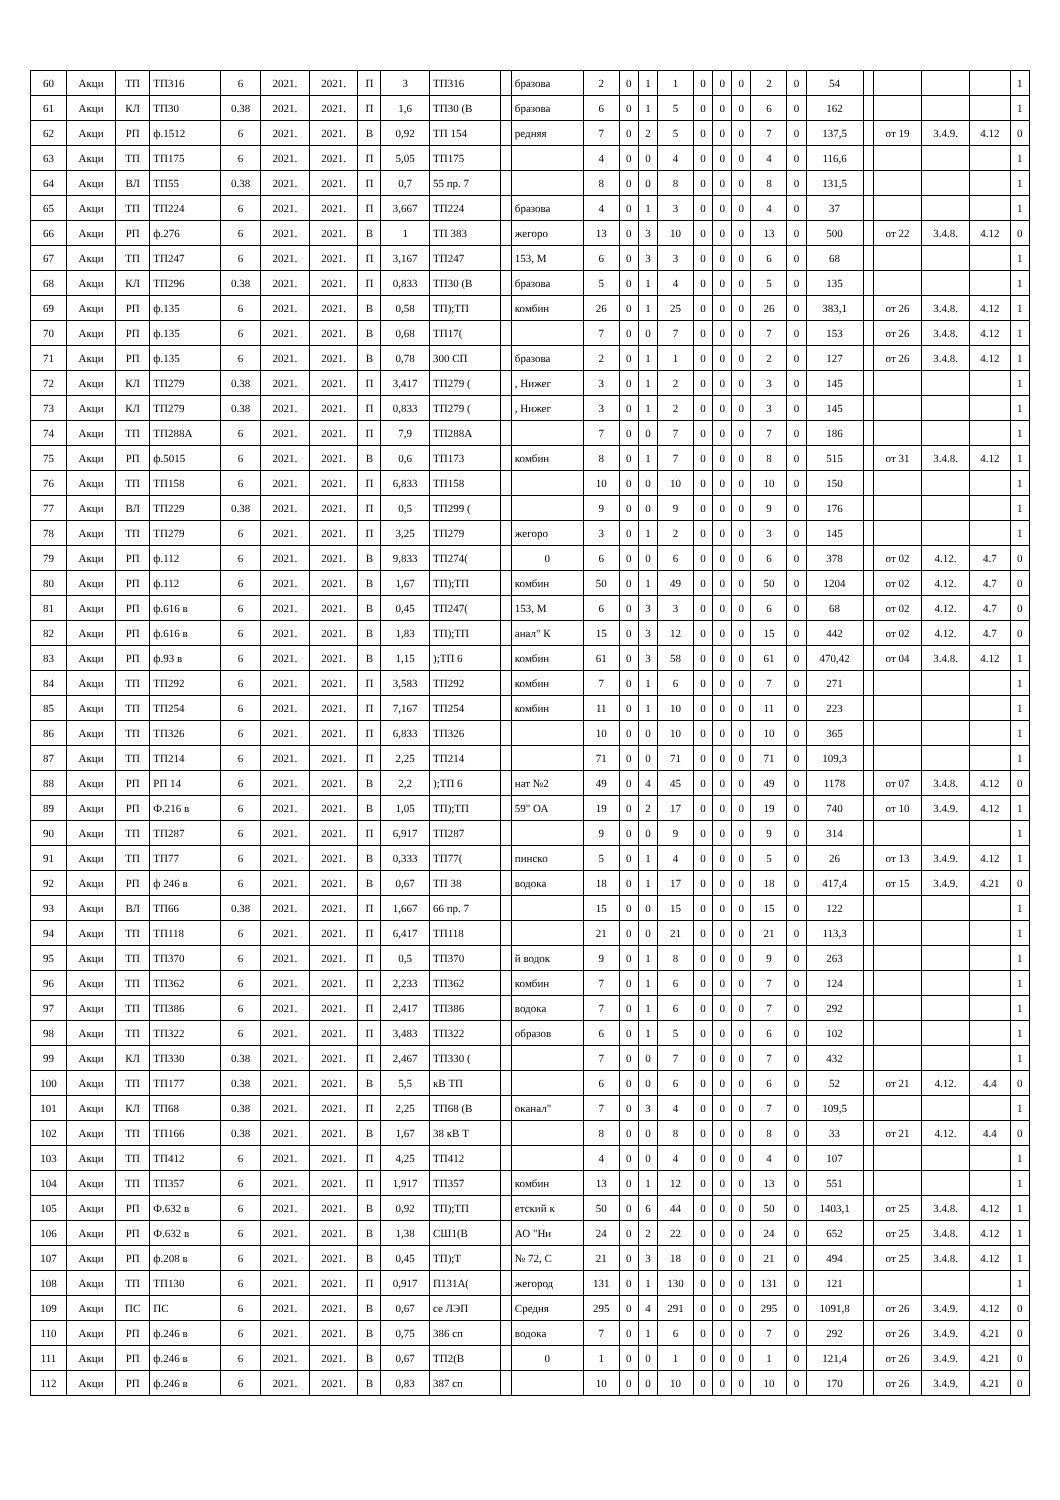| 60 | Акци | ТП | ТП316 | 6 | 2021. | 2021. | П | 3 | ТП316 | | бразова | 2 | 0 | 1 | 1 | 0 | 0 | 0 | 2 | 0 | 54 | | | | | 1 |
| 61 | Акци | КЛ | ТП30 | 0.38 | 2021. | 2021. | П | 1,6 | ТП30 (В | | бразова | 6 | 0 | 1 | 5 | 0 | 0 | 0 | 6 | 0 | 162 | | | | | 1 |
| 62 | Акци | РП | ф.1512 | 6 | 2021. | 2021. | В | 0,92 | ТП 154 | | редняя | 7 | 0 | 2 | 5 | 0 | 0 | 0 | 7 | 0 | 137,5 | | от 19 | 3.4.9. | 4.12 | 0 |
| 63 | Акци | ТП | ТП175 | 6 | 2021. | 2021. | П | 5,05 | ТП175 | | | 4 | 0 | 0 | 4 | 0 | 0 | 0 | 4 | 0 | 116,6 | | | | | 1 |
| 64 | Акци | ВЛ | ТП55 | 0.38 | 2021. | 2021. | П | 0,7 | 55 пр. 7 | | | 8 | 0 | 0 | 8 | 0 | 0 | 0 | 8 | 0 | 131,5 | | | | | 1 |
| 65 | Акци | ТП | ТП224 | 6 | 2021. | 2021. | П | 3,667 | ТП224 | | бразова | 4 | 0 | 1 | 3 | 0 | 0 | 0 | 4 | 0 | 37 | | | | | 1 |
| 66 | Акци | РП | ф.276 | 6 | 2021. | 2021. | В | 1 | ТП 383 | | жегоро | 13 | 0 | 3 | 10 | 0 | 0 | 0 | 13 | 0 | 500 | | от 22 | 3.4.8. | 4.12 | 0 |
| 67 | Акци | ТП | ТП247 | 6 | 2021. | 2021. | П | 3,167 | ТП247 | | 153, М | 6 | 0 | 3 | 3 | 0 | 0 | 0 | 6 | 0 | 68 | | | | | 1 |
| 68 | Акци | КЛ | ТП296 | 0.38 | 2021. | 2021. | П | 0,833 | ТП30 (В | | бразова | 5 | 0 | 1 | 4 | 0 | 0 | 0 | 5 | 0 | 135 | | | | | 1 |
| 69 | Акци | РП | ф.135 | 6 | 2021. | 2021. | В | 0,58 | ТП);ТП | | комбин | 26 | 0 | 1 | 25 | 0 | 0 | 0 | 26 | 0 | 383,1 | | от 26 | 3.4.8. | 4.12 | 1 |
| 70 | Акци | РП | ф.135 | 6 | 2021. | 2021. | В | 0,68 | ТП17( | | | 7 | 0 | 0 | 7 | 0 | 0 | 0 | 7 | 0 | 153 | | от 26 | 3.4.8. | 4.12 | 1 |
| 71 | Акци | РП | ф.135 | 6 | 2021. | 2021. | В | 0,78 | 300 СП | | бразова | 2 | 0 | 1 | 1 | 0 | 0 | 0 | 2 | 0 | 127 | | от 26 | 3.4.8. | 4.12 | 1 |
| 72 | Акци | КЛ | ТП279 | 0.38 | 2021. | 2021. | П | 3,417 | ТП279 ( | | , Нижег | 3 | 0 | 1 | 2 | 0 | 0 | 0 | 3 | 0 | 145 | | | | | 1 |
| 73 | Акци | КЛ | ТП279 | 0.38 | 2021. | 2021. | П | 0,833 | ТП279 ( | | , Нижег | 3 | 0 | 1 | 2 | 0 | 0 | 0 | 3 | 0 | 145 | | | | | 1 |
| 74 | Акци | ТП | ТП288А | 6 | 2021. | 2021. | П | 7,9 | ТП288А | | | 7 | 0 | 0 | 7 | 0 | 0 | 0 | 7 | 0 | 186 | | | | | 1 |
| 75 | Акци | РП | ф.5015 | 6 | 2021. | 2021. | В | 0,6 | ТП173 | | комбин | 8 | 0 | 1 | 7 | 0 | 0 | 0 | 8 | 0 | 515 | | от 31 | 3.4.8. | 4.12 | 1 |
| 76 | Акци | ТП | ТП158 | 6 | 2021. | 2021. | П | 6,833 | ТП158 | | | 10 | 0 | 0 | 10 | 0 | 0 | 0 | 10 | 0 | 150 | | | | | 1 |
| 77 | Акци | ВЛ | ТП229 | 0.38 | 2021. | 2021. | П | 0,5 | ТП299 ( | | | 9 | 0 | 0 | 9 | 0 | 0 | 0 | 9 | 0 | 176 | | | | | 1 |
| 78 | Акци | ТП | ТП279 | 6 | 2021. | 2021. | П | 3,25 | ТП279 | | жегоро | 3 | 0 | 1 | 2 | 0 | 0 | 0 | 3 | 0 | 145 | | | | | 1 |
| 79 | Акци | РП | ф.112 | 6 | 2021. | 2021. | В | 9,833 | ТП274( | | 0 | 6 | 0 | 0 | 6 | 0 | 0 | 0 | 6 | 0 | 378 | | от 02 | 4.12. | 4.7 | 0 |
| 80 | Акци | РП | ф.112 | 6 | 2021. | 2021. | В | 1,67 | ТП);ТП | | комбин | 50 | 0 | 1 | 49 | 0 | 0 | 0 | 50 | 0 | 1204 | | от 02 | 4.12. | 4.7 | 0 |
| 81 | Акци | РП | ф.616 в | 6 | 2021. | 2021. | В | 0,45 | ТП247( | | 153, М | 6 | 0 | 3 | 3 | 0 | 0 | 0 | 6 | 0 | 68 | | от 02 | 4.12. | 4.7 | 0 |
| 82 | Акци | РП | ф.616 в | 6 | 2021. | 2021. | В | 1,83 | ТП);ТП | | анал" К | 15 | 0 | 3 | 12 | 0 | 0 | 0 | 15 | 0 | 442 | | от 02 | 4.12. | 4.7 | 0 |
| 83 | Акци | РП | ф.93 в | 6 | 2021. | 2021. | В | 1,15 | );ТП 6 | | комбин | 61 | 0 | 3 | 58 | 0 | 0 | 0 | 61 | 0 | 470,42 | | от 04 | 3.4.8. | 4.12 | 1 |
| 84 | Акци | ТП | ТП292 | 6 | 2021. | 2021. | П | 3,583 | ТП292 | | комбин | 7 | 0 | 1 | 6 | 0 | 0 | 0 | 7 | 0 | 271 | | | | | 1 |
| 85 | Акци | ТП | ТП254 | 6 | 2021. | 2021. | П | 7,167 | ТП254 | | комбин | 11 | 0 | 1 | 10 | 0 | 0 | 0 | 11 | 0 | 223 | | | | | 1 |
| 86 | Акци | ТП | ТП326 | 6 | 2021. | 2021. | П | 6,833 | ТП326 | | | 10 | 0 | 0 | 10 | 0 | 0 | 0 | 10 | 0 | 365 | | | | | 1 |
| 87 | Акци | ТП | ТП214 | 6 | 2021. | 2021. | П | 2,25 | ТП214 | | | 71 | 0 | 0 | 71 | 0 | 0 | 0 | 71 | 0 | 109,3 | | | | | 1 |
| 88 | Акци | РП | РП 14 | 6 | 2021. | 2021. | В | 2,2 | );ТП 6 | | нат №2 | 49 | 0 | 4 | 45 | 0 | 0 | 0 | 49 | 0 | 1178 | | от 07 | 3.4.8. | 4.12 | 0 |
| 89 | Акци | РП | Ф.216 в | 6 | 2021. | 2021. | В | 1,05 | ТП);ТП | | 59" ОА | 19 | 0 | 2 | 17 | 0 | 0 | 0 | 19 | 0 | 740 | | от 10 | 3.4.9. | 4.12 | 1 |
| 90 | Акци | ТП | ТП287 | 6 | 2021. | 2021. | П | 6,917 | ТП287 | | | 9 | 0 | 0 | 9 | 0 | 0 | 0 | 9 | 0 | 314 | | | | | 1 |
| 91 | Акци | ТП | ТП77 | 6 | 2021. | 2021. | В | 0,333 | ТП77( | | пинско | 5 | 0 | 1 | 4 | 0 | 0 | 0 | 5 | 0 | 26 | | от 13 | 3.4.9. | 4.12 | 1 |
| 92 | Акци | РП | ф 246 в | 6 | 2021. | 2021. | В | 0,67 | ТП 38 | | водока | 18 | 0 | 1 | 17 | 0 | 0 | 0 | 18 | 0 | 417,4 | | от 15 | 3.4.9. | 4.21 | 0 |
| 93 | Акци | ВЛ | ТП66 | 0.38 | 2021. | 2021. | П | 1,667 | 66 пр. 7 | | | 15 | 0 | 0 | 15 | 0 | 0 | 0 | 15 | 0 | 122 | | | | | 1 |
| 94 | Акци | ТП | ТП118 | 6 | 2021. | 2021. | П | 6,417 | ТП118 | | | 21 | 0 | 0 | 21 | 0 | 0 | 0 | 21 | 0 | 113,3 | | | | | 1 |
| 95 | Акци | ТП | ТП370 | 6 | 2021. | 2021. | П | 0,5 | ТП370 | | й водок | 9 | 0 | 1 | 8 | 0 | 0 | 0 | 9 | 0 | 263 | | | | | 1 |
| 96 | Акци | ТП | ТП362 | 6 | 2021. | 2021. | П | 2,233 | ТП362 | | комбин | 7 | 0 | 1 | 6 | 0 | 0 | 0 | 7 | 0 | 124 | | | | | 1 |
| 97 | Акци | ТП | ТП386 | 6 | 2021. | 2021. | П | 2,417 | ТП386 | | водока | 7 | 0 | 1 | 6 | 0 | 0 | 0 | 7 | 0 | 292 | | | | | 1 |
| 98 | Акци | ТП | ТП322 | 6 | 2021. | 2021. | П | 3,483 | ТП322 | | образов | 6 | 0 | 1 | 5 | 0 | 0 | 0 | 6 | 0 | 102 | | | | | 1 |
| 99 | Акци | КЛ | ТП330 | 0.38 | 2021. | 2021. | П | 2,467 | ТП330 ( | | | 7 | 0 | 0 | 7 | 0 | 0 | 0 | 7 | 0 | 432 | | | | | 1 |
| 100 | Акци | ТП | ТП177 | 0.38 | 2021. | 2021. | В | 5,5 | кВ ТП | | | 6 | 0 | 0 | 6 | 0 | 0 | 0 | 6 | 0 | 52 | | от 21 | 4.12. | 4.4 | 0 |
| 101 | Акци | КЛ | ТП68 | 0.38 | 2021. | 2021. | П | 2,25 | ТП68 (В | | оканал" | 7 | 0 | 3 | 4 | 0 | 0 | 0 | 7 | 0 | 109,5 | | | | | 1 |
| 102 | Акци | ТП | ТП166 | 0.38 | 2021. | 2021. | В | 1,67 | 38 кВ Т | | | 8 | 0 | 0 | 8 | 0 | 0 | 0 | 8 | 0 | 33 | | от 21 | 4.12. | 4.4 | 0 |
| 103 | Акци | ТП | ТП412 | 6 | 2021. | 2021. | П | 4,25 | ТП412 | | | 4 | 0 | 0 | 4 | 0 | 0 | 0 | 4 | 0 | 107 | | | | | 1 |
| 104 | Акци | ТП | ТП357 | 6 | 2021. | 2021. | П | 1,917 | ТП357 | | комбин | 13 | 0 | 1 | 12 | 0 | 0 | 0 | 13 | 0 | 551 | | | | | 1 |
| 105 | Акци | РП | Ф.632 в | 6 | 2021. | 2021. | В | 0,92 | ТП);ТП | | етский к | 50 | 0 | 6 | 44 | 0 | 0 | 0 | 50 | 0 | 1403,1 | | от 25 | 3.4.8. | 4.12 | 1 |
| 106 | Акци | РП | Ф.632 в | 6 | 2021. | 2021. | В | 1,38 | СШ1(В | | АО "Ни | 24 | 0 | 2 | 22 | 0 | 0 | 0 | 24 | 0 | 652 | | от 25 | 3.4.8. | 4.12 | 1 |
| 107 | Акци | РП | ф.208 в | 6 | 2021. | 2021. | В | 0,45 | ТП);Т | | № 72, С | 21 | 0 | 3 | 18 | 0 | 0 | 0 | 21 | 0 | 494 | | от 25 | 3.4.8. | 4.12 | 1 |
| 108 | Акци | ТП | ТП130 | 6 | 2021. | 2021. | П | 0,917 | П131А( | | жегород | 131 | 0 | 1 | 130 | 0 | 0 | 0 | 131 | 0 | 121 | | | | | 1 |
| 109 | Акци | ПС | ПС | 6 | 2021. | 2021. | В | 0,67 | се ЛЭП | | Средня | 295 | 0 | 4 | 291 | 0 | 0 | 0 | 295 | 0 | 1091,8 | | от 26 | 3.4.9. | 4.12 | 0 |
| 110 | Акци | РП | ф.246 в | 6 | 2021. | 2021. | В | 0,75 | 386 сп | | водока | 7 | 0 | 1 | 6 | 0 | 0 | 0 | 7 | 0 | 292 | | от 26 | 3.4.9. | 4.21 | 0 |
| 111 | Акци | РП | ф.246 в | 6 | 2021. | 2021. | В | 0,67 | ТП2(В | | 0 | 1 | 0 | 0 | 1 | 0 | 0 | 0 | 1 | 0 | 121,4 | | от 26 | 3.4.9. | 4.21 | 0 |
| 112 | Акци | РП | ф.246 в | 6 | 2021. | 2021. | В | 0,83 | 387 сп | | | 10 | 0 | 0 | 10 | 0 | 0 | 0 | 10 | 0 | 170 | | от 26 | 3.4.9. | 4.21 | 0 |